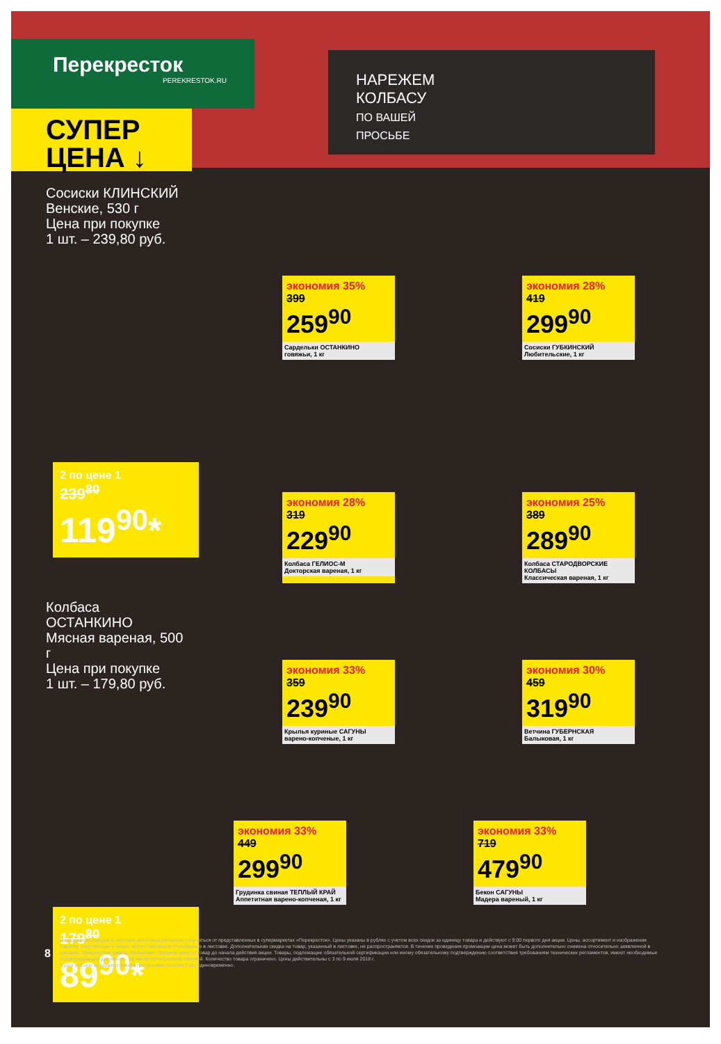Перекресток
PEREKRESTOK.RU
СУПЕР
ЦЕНА ↓
НАРЕЖЕМ
КОЛБАСУ
ПО ВАШЕЙ
ПРОСЬБЕ
Сосиски КЛИНСКИЙ
Венские, 530 г
Цена при покупке
1 шт. – 239,80 руб.
2 по цене 1
239<sup>80</sup>
119<sup>90</sup>*
Колбаса ОСТАНКИНО
Мясная вареная, 500 г
Цена при покупке
1 шт. – 179,80 руб.
2 по цене 1
179<sup>80</sup>
89<sup>90</sup>*
экономия 35%
399
259<sup>90</sup>
Сардельки ОСТАНКИНО
говяжьи, 1 кг
экономия 28%
419
299<sup>90</sup>
Сосиски ГУБКИНСКИЙ
Любительские, 1 кг
экономия 28%
319
229<sup>90</sup>
Колбаса ГЕЛИОС-М
Докторская вареная, 1 кг
экономия 25%
389
289<sup>90</sup>
Колбаса СТАРОДВОРСКИЕ КОЛБАСЫ
Классическая вареная, 1 кг
экономия 33%
359
239<sup>90</sup>
Крылья куриные САГУНЫ
варено-копченые, 1 кг
экономия 30%
459
319<sup>90</sup>
Ветчина ГУБЕРНСКАЯ
Балыковая, 1 кг
экономия 33%
449
299<sup>90</sup>
Грудинка свиная ТЕПЛЫЙ КРАЙ
Аппетитная варено-копченая, 1 кг
экономия 33%
719
479<sup>90</sup>
Бекон САГУНЫ
Мадера вареный, 1 кг
8
Изображения товаров в листовке могут незначительно отличаться от представленных в супермаркетах «Перекресток». Цены указаны в рублях с учетом всех скидок за единицу товара и действуют с 9:00 первого дня акции. Цены, ассортимент и изображения товаров, участвующих в акции, могут отличаться от указанных в листовке. Дополнительная скидка на товар, указанный в листовке, не распространяется. В течение проведения промоакции цена может быть дополнительно снижена относительно заявленной в рекламе. Зачеркнутые цифры обозначают среднюю цену за товар до начала действия акции. Товары, подлежащие обязательной сертификации или иному обязательному подтверждению соответствия требованиям технических регламентов, имеют необходимые подтверждающие документы. Не является публичной офертой. Количество товара ограничено. Цены действительны с 3 по 9 июля 2018 г.
*Цена указана за единицу товара при условии покупки 2 шт. единовременно.